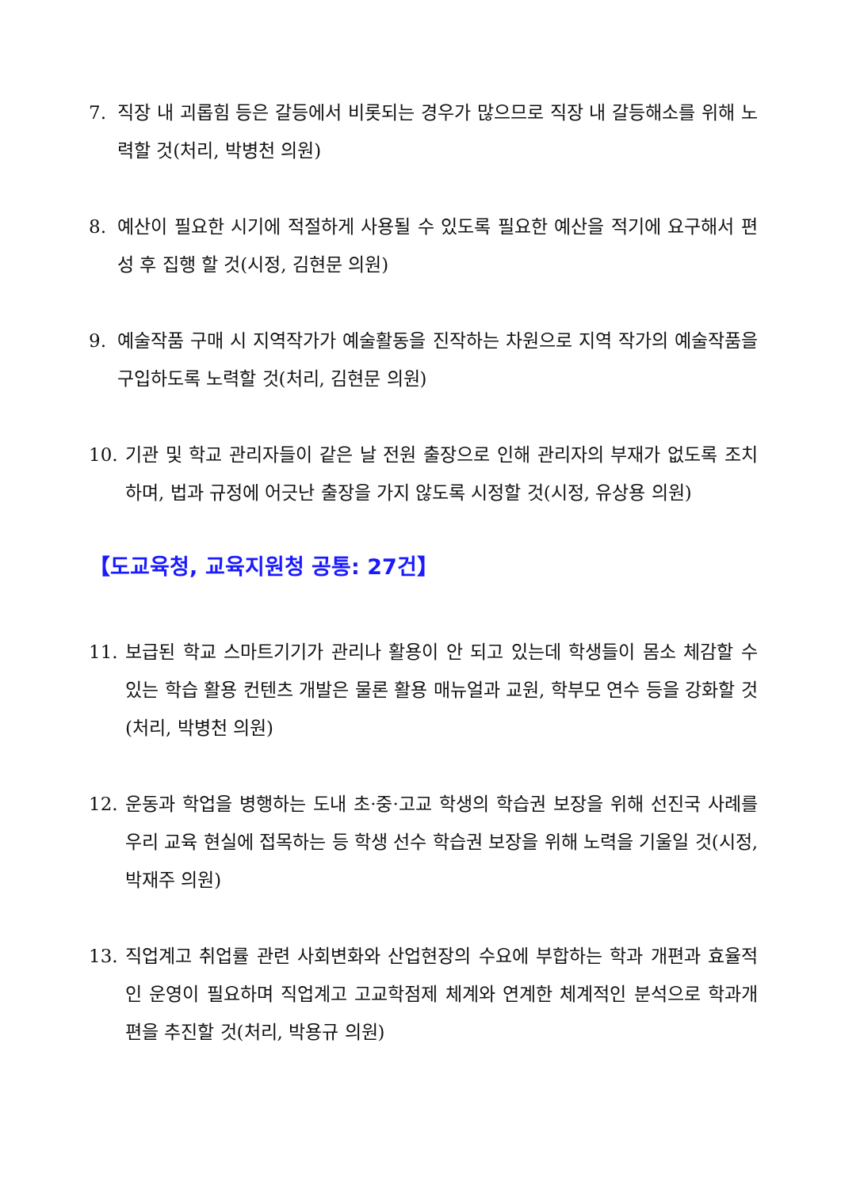7. 직장 내 괴롭힘 등은 갈등에서 비롯되는 경우가 많으므로 직장 내 갈등해소를 위해 노력할 것(처리, 박병천 의원)
8. 예산이 필요한 시기에 적절하게 사용될 수 있도록 필요한 예산을 적기에 요구해서 편성 후 집행 할 것(시정, 김현문 의원)
9. 예술작품 구매 시 지역작가가 예술활동을 진작하는 차원으로 지역 작가의 예술작품을 구입하도록 노력할 것(처리, 김현문 의원)
10. 기관 및 학교 관리자들이 같은 날 전원 출장으로 인해 관리자의 부재가 없도록 조치하며, 법과 규정에 어긋난 출장을 가지 않도록 시정할 것(시정, 유상용 의원)
【도교육청, 교육지원청 공통: 27건】
11. 보급된 학교 스마트기기가 관리나 활용이 안 되고 있는데 학생들이 몸소 체감할 수 있는 학습 활용 컨텐츠 개발은 물론 활용 매뉴얼과 교원, 학부모 연수 등을 강화할 것(처리, 박병천 의원)
12. 운동과 학업을 병행하는 도내 초·중·고교 학생의 학습권 보장을 위해 선진국 사례를 우리 교육 현실에 접목하는 등 학생 선수 학습권 보장을 위해 노력을 기울일 것(시정, 박재주 의원)
13. 직업계고 취업률 관련 사회변화와 산업현장의 수요에 부합하는 학과 개편과 효율적인 운영이 필요하며 직업계고 고교학점제 체계와 연계한 체계적인 분석으로 학과개편을 추진할 것(처리, 박용규 의원)